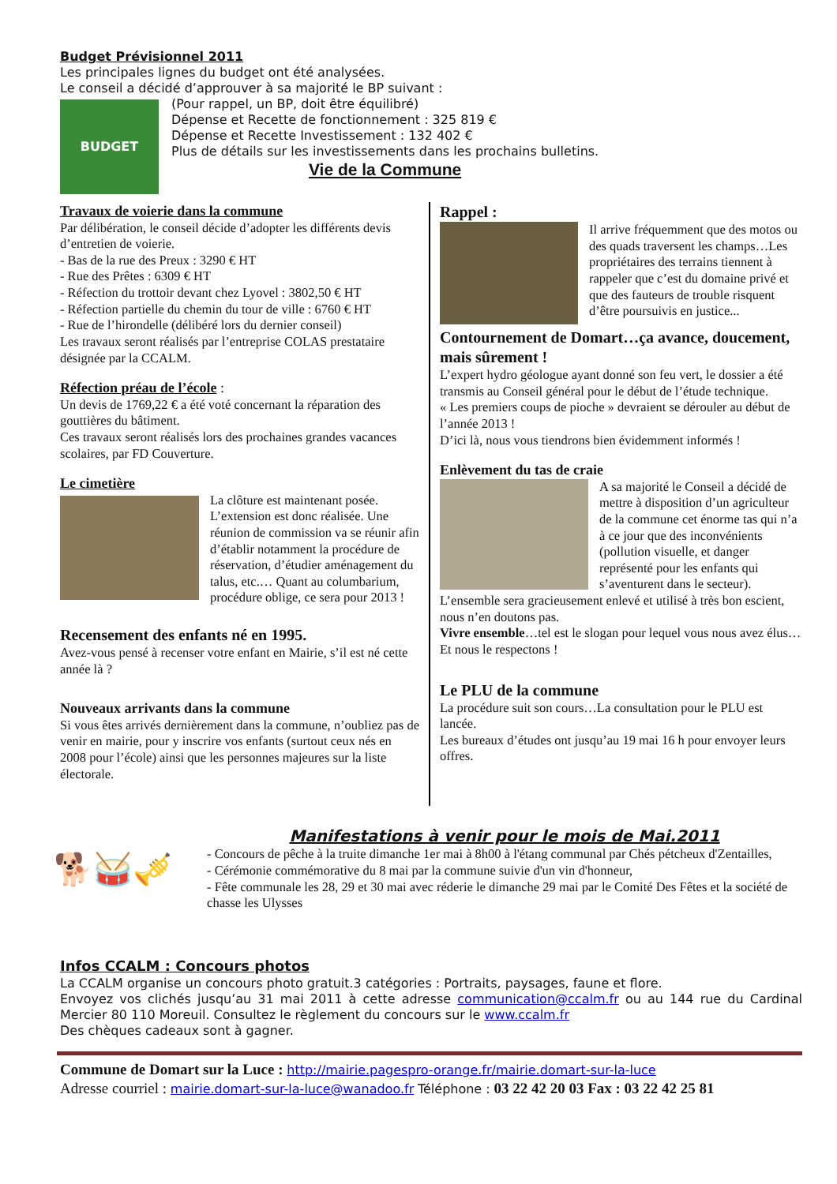Budget Prévisionnel 2011
Les principales lignes du budget ont été analysées.
Le conseil a décidé d’approuver à sa majorité le BP suivant :
BUDGET
(Pour rappel, un BP, doit être équilibré)
Dépense et Recette de fonctionnement : 325 819 €
Dépense et Recette Investissement : 132 402 €
Plus de détails sur les investissements dans les prochains bulletins.
Vie de la Commune
Travaux de voierie dans la commune
Par délibération, le conseil décide d’adopter les différents devis d’entretien de voierie.
- Bas de la rue des Preux : 3290 € HT
- Rue des Prêtes : 6309 € HT
- Réfection du trottoir devant chez Lyovel : 3802,50 € HT
- Réfection partielle du chemin du tour de ville : 6760 € HT
- Rue de l’hirondelle (délibéré lors du dernier conseil)
Les travaux seront réalisés par l’entreprise COLAS prestataire désignée par la CCALM.
Réfection préau de l’école :
Un devis de 1769,22 € a été voté concernant la réparation des gouttières du bâtiment.
Ces travaux seront réalisés lors des prochaines grandes vacances scolaires, par FD Couverture.
Le cimetière
La clôture est maintenant posée. L’extension est donc réalisée. Une réunion de commission va se réunir afin d’établir notamment la procédure de réservation, d’étudier aménagement du talus, etc.… Quant au columbarium, procédure oblige, ce sera pour 2013 !
Recensement des enfants né en 1995.
Avez-vous pensé à recenser votre enfant en Mairie, s’il est né cette année là ?
Nouveaux arrivants dans la commune
Si vous êtes arrivés dernièrement dans la commune, n’oubliez pas de venir en mairie, pour y inscrire vos enfants (surtout ceux nés en 2008 pour l’école) ainsi que les personnes majeures sur la liste électorale.
Rappel :
Il arrive fréquemment que des motos ou des quads traversent les champs…Les propriétaires des terrains tiennent à rappeler que c’est du domaine privé et que des fauteurs de trouble risquent d’être poursuivis en justice...
Contournement de Domart…ça avance, doucement, mais sûrement !
L’expert hydro géologue ayant donné son feu vert, le dossier a été transmis au Conseil général pour le début de l’étude technique.
« Les premiers coups de pioche » devraient se dérouler au début de l’année 2013 !
D’ici là, nous vous tiendrons bien évidemment informés !
Enlèvement du tas de craie
A sa majorité le Conseil a décidé de mettre à disposition d’un agriculteur de la commune cet énorme tas qui n’a à ce jour que des inconvénients (pollution visuelle, et danger représenté pour les enfants qui s’aventurent dans le secteur).
L’ensemble sera gracieusement enlevé et utilisé à très bon escient, nous n’en doutons pas.
Vivre ensemble…tel est le slogan pour lequel vous nous avez élus…Et nous le respectons !
Le PLU de la commune
La procédure suit son cours…La consultation pour le PLU est lancée.
Les bureaux d’études ont jusqu’au 19 mai 16 h pour envoyer leurs offres.
🐕🥁🎺
Manifestations à venir pour le mois de Mai.2011
- Concours de pêche à la truite dimanche 1er mai à 8h00 à l'étang communal par Chés pétcheux d'Zentailles,
- Cérémonie commémorative du 8 mai par la commune suivie d'un vin d'honneur,
- Fête communale les 28, 29 et 30 mai avec réderie le dimanche 29 mai par le Comité Des Fêtes et la société de chasse les Ulysses
Infos CCALM : Concours photos
La CCALM organise un concours photo gratuit.3 catégories : Portraits, paysages, faune et flore.
Envoyez vos clichés jusqu’au 31 mai 2011 à cette adresse communication@ccalm.fr ou au 144 rue du Cardinal Mercier 80 110 Moreuil. Consultez le règlement du concours sur le www.ccalm.fr
Des chèques cadeaux sont à gagner.
Commune de Domart sur la Luce : http://mairie.pagespro-orange.fr/mairie.domart-sur-la-luce
Adresse courriel : mairie.domart-sur-la-luce@wanadoo.fr Téléphone : 03 22 42 20 03 Fax : 03 22 42 25 81